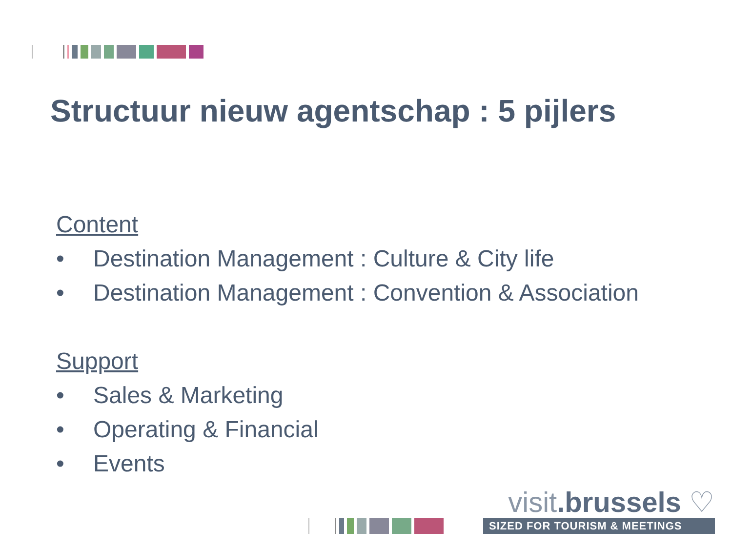Structuur nieuw agentschap : 5 pijlers
Content
• Destination Management : Culture & City life
• Destination Management : Convention & Association
Support
• Sales & Marketing
• Operating & Financial
• Events
visit.brussels ♡
SIZED FOR TOURISM & MEETINGS